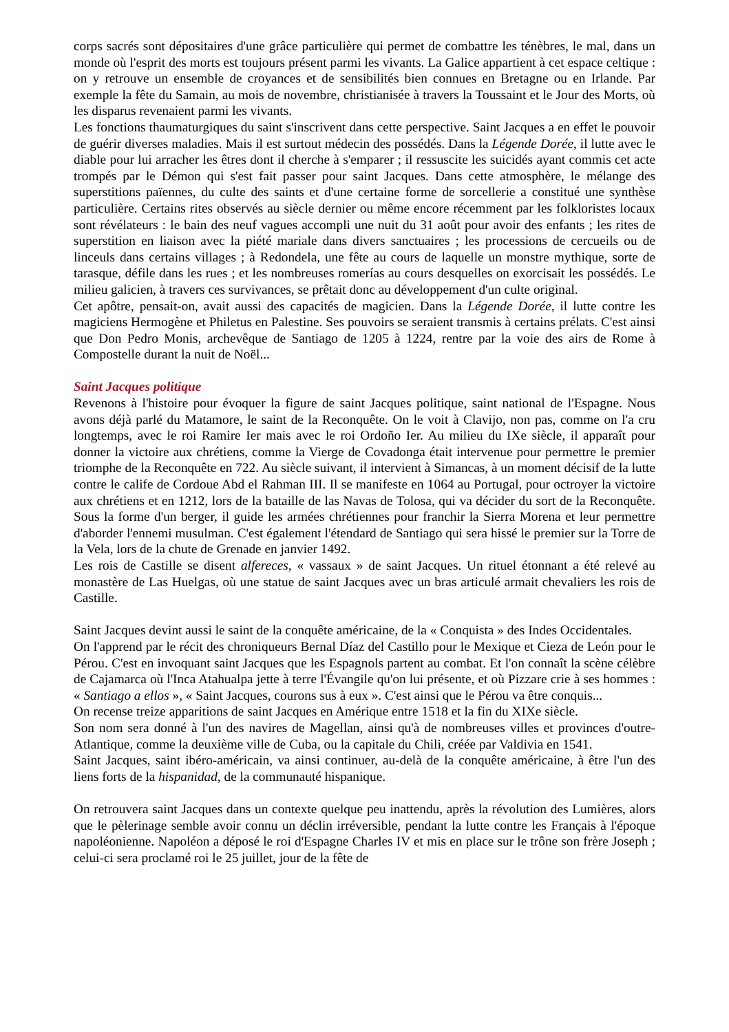corps sacrés sont dépositaires d'une grâce particulière qui permet de combattre les ténèbres, le mal, dans un monde où l'esprit des morts est toujours présent parmi les vivants. La Galice appartient à cet espace celtique : on y retrouve un ensemble de croyances et de sensibilités bien connues en Bretagne ou en Irlande. Par exemple la fête du Samain, au mois de novembre, christianisée à travers la Toussaint et le Jour des Morts, où les disparus revenaient parmi les vivants.
Les fonctions thaumaturgiques du saint s'inscrivent dans cette perspective. Saint Jacques a en effet le pouvoir de guérir diverses maladies. Mais il est surtout médecin des possédés. Dans la Légende Dorée, il lutte avec le diable pour lui arracher les êtres dont il cherche à s'emparer ; il ressuscite les suicidés ayant commis cet acte trompés par le Démon qui s'est fait passer pour saint Jacques. Dans cette atmosphère, le mélange des superstitions païennes, du culte des saints et d'une certaine forme de sorcellerie a constitué une synthèse particulière. Certains rites observés au siècle dernier ou même encore récemment par les folkloristes locaux sont révélateurs : le bain des neuf vagues accompli une nuit du 31 août pour avoir des enfants ; les rites de superstition en liaison avec la piété mariale dans divers sanctuaires ; les processions de cercueils ou de linceuls dans certains villages ; à Redondela, une fête au cours de laquelle un monstre mythique, sorte de tarasque, défile dans les rues ; et les nombreuses romerías au cours desquelles on exorcisait les possédés. Le milieu galicien, à travers ces survivances, se prêtait donc au développement d'un culte original.
Cet apôtre, pensait-on, avait aussi des capacités de magicien. Dans la Légende Dorée, il lutte contre les magiciens Hermogène et Philetus en Palestine. Ses pouvoirs se seraient transmis à certains prélats. C'est ainsi que Don Pedro Monis, archevêque de Santiago de 1205 à 1224, rentre par la voie des airs de Rome à Compostelle durant la nuit de Noël...
Saint Jacques politique
Revenons à l'histoire pour évoquer la figure de saint Jacques politique, saint national de l'Espagne. Nous avons déjà parlé du Matamore, le saint de la Reconquête. On le voit à Clavijo, non pas, comme on l'a cru longtemps, avec le roi Ramire Ier mais avec le roi Ordoño Ier. Au milieu du IXe siècle, il apparaît pour donner la victoire aux chrétiens, comme la Vierge de Covadonga était intervenue pour permettre le premier triomphe de la Reconquête en 722. Au siècle suivant, il intervient à Simancas, à un moment décisif de la lutte contre le calife de Cordoue Abd el Rahman III. Il se manifeste en 1064 au Portugal, pour octroyer la victoire aux chrétiens et en 1212, lors de la bataille de las Navas de Tolosa, qui va décider du sort de la Reconquête. Sous la forme d'un berger, il guide les armées chrétiennes pour franchir la Sierra Morena et leur permettre d'aborder l'ennemi musulman. C'est également l'étendard de Santiago qui sera hissé le premier sur la Torre de la Vela, lors de la chute de Grenade en janvier 1492.
Les rois de Castille se disent alfereces, « vassaux » de saint Jacques. Un rituel étonnant a été relevé au monastère de Las Huelgas, où une statue de saint Jacques avec un bras articulé armait chevaliers les rois de Castille.
Saint Jacques devint aussi le saint de la conquête américaine, de la « Conquista » des Indes Occidentales.
On l'apprend par le récit des chroniqueurs Bernal Díaz del Castillo pour le Mexique et Cieza de León pour le Pérou. C'est en invoquant saint Jacques que les Espagnols partent au combat. Et l'on connaît la scène célèbre de Cajamarca où l'Inca Atahualpa jette à terre l'Évangile qu'on lui présente, et où Pizzare crie à ses hommes : « Santiago a ellos », « Saint Jacques, courons sus à eux ». C'est ainsi que le Pérou va être conquis...
On recense treize apparitions de saint Jacques en Amérique entre 1518 et la fin du XIXe siècle.
Son nom sera donné à l'un des navires de Magellan, ainsi qu'à de nombreuses villes et provinces d'outre-Atlantique, comme la deuxième ville de Cuba, ou la capitale du Chili, créée par Valdivia en 1541.
Saint Jacques, saint ibéro-américain, va ainsi continuer, au-delà de la conquête américaine, à être l'un des liens forts de la hispanidad, de la communauté hispanique.
On retrouvera saint Jacques dans un contexte quelque peu inattendu, après la révolution des Lumières, alors que le pèlerinage semble avoir connu un déclin irréversible, pendant la lutte contre les Français à l'époque napoléonienne. Napoléon a déposé le roi d'Espagne Charles IV et mis en place sur le trône son frère Joseph ; celui-ci sera proclamé roi le 25 juillet, jour de la fête de